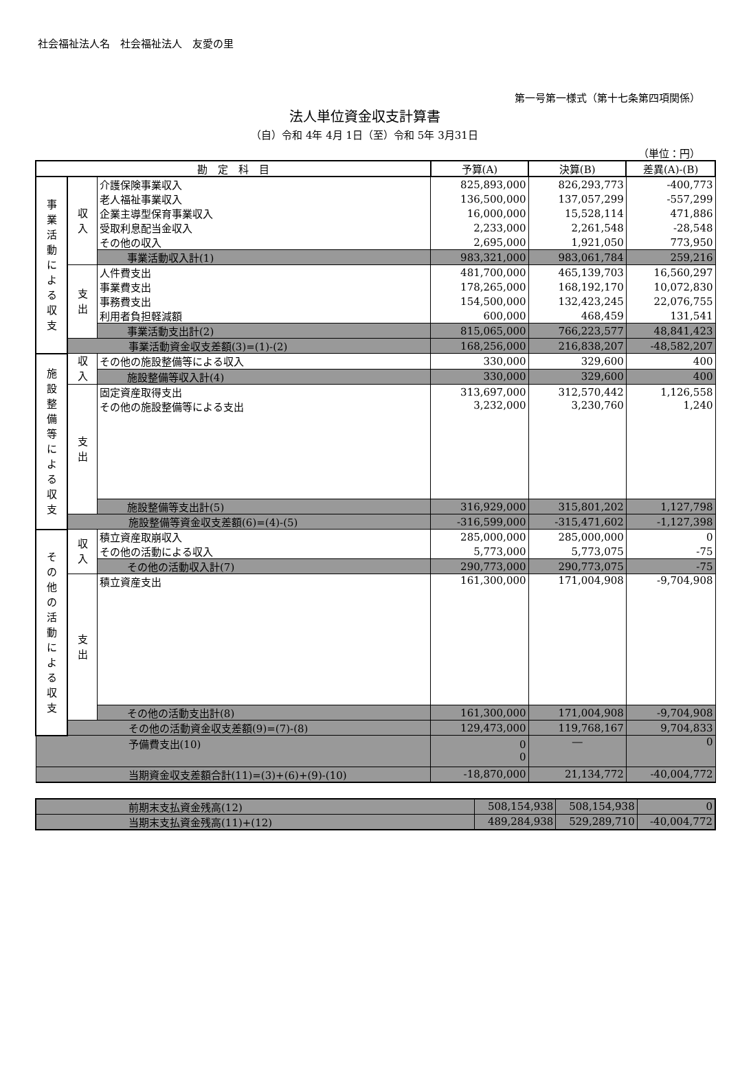社会福祉法人名　社会福祉法人　友愛の里
第一号第一様式（第十七条第四項関係）
法人単位資金収支計算書
（自）令和 4年 4月 1日（至）令和 5年 3月31日
（単位：円）
| 勘 定 科 目 | | | 予算(A) | 決算(B) | 差異(A)-(B) |
| --- | --- | --- | --- | --- | --- |
| 事 業 活 動 に よ る 収 支 | 収 入 | 介護保険事業収入 | 825,893,000 | 826,293,773 | -400,773 |
| | | 老人福祉事業収入 | 136,500,000 | 137,057,299 | -557,299 |
| | | 企業主導型保育事業収入 | 16,000,000 | 15,528,114 | 471,886 |
| | | 受取利息配当金収入 | 2,233,000 | 2,261,548 | -28,548 |
| | | その他の収入 | 2,695,000 | 1,921,050 | 773,950 |
| | | 事業活動収入計(1) | 983,321,000 | 983,061,784 | 259,216 |
| | 支 出 | 人件費支出 | 481,700,000 | 465,139,703 | 16,560,297 |
| | | 事業費支出 | 178,265,000 | 168,192,170 | 10,072,830 |
| | | 事務費支出 | 154,500,000 | 132,423,245 | 22,076,755 |
| | | 利用者負担軽減額 | 600,000 | 468,459 | 131,541 |
| | | 事業活動支出計(2) | 815,065,000 | 766,223,577 | 48,841,423 |
| | 事業活動資金収支差額(3)=(1)-(2) | | 168,256,000 | 216,838,207 | -48,582,207 |
| 施 設 整 備 等 に よ る 収 支 | 収 入 | その他の施設整備等による収入 | 330,000 | 329,600 | 400 |
| | | 施設整備等収入計(4) | 330,000 | 329,600 | 400 |
| | 支 出 | 固定資産取得支出 | 313,697,000 | 312,570,442 | 1,126,558 |
| | | その他の施設整備等による支出 | 3,232,000 | 3,230,760 | 1,240 |
| | | 施設整備等支出計(5) | 316,929,000 | 315,801,202 | 1,127,798 |
| | 施設整備等資金収支差額(6)=(4)-(5) | | -316,599,000 | -315,471,602 | -1,127,398 |
| そ の 他 の 活 動 に よ る 収 支 | 収 入 | 積立資産取崩収入 | 285,000,000 | 285,000,000 | 0 |
| | | その他の活動による収入 | 5,773,000 | 5,773,075 | -75 |
| | | その他の活動収入計(7) | 290,773,000 | 290,773,075 | -75 |
| | 支 出 | 積立資産支出 | 161,300,000 | 171,004,908 | -9,704,908 |
| | | その他の活動支出計(8) | 161,300,000 | 171,004,908 | -9,704,908 |
| | その他の活動資金収支差額(9)=(7)-(8) | | 129,473,000 | 119,768,167 | 9,704,833 |
| 予備費支出(10) | | | 0 0 | ― | 0 |
| 当期資金収支差額合計(11)=(3)+(6)+(9)-(10) | | | -18,870,000 | 21,134,772 | -40,004,772 |
| 前期末支払資金残高(12) | 508,154,938 | 508,154,938 | 0 |
| 当期末支払資金残高(11)+(12) | 489,284,938 | 529,289,710 | -40,004,772 |